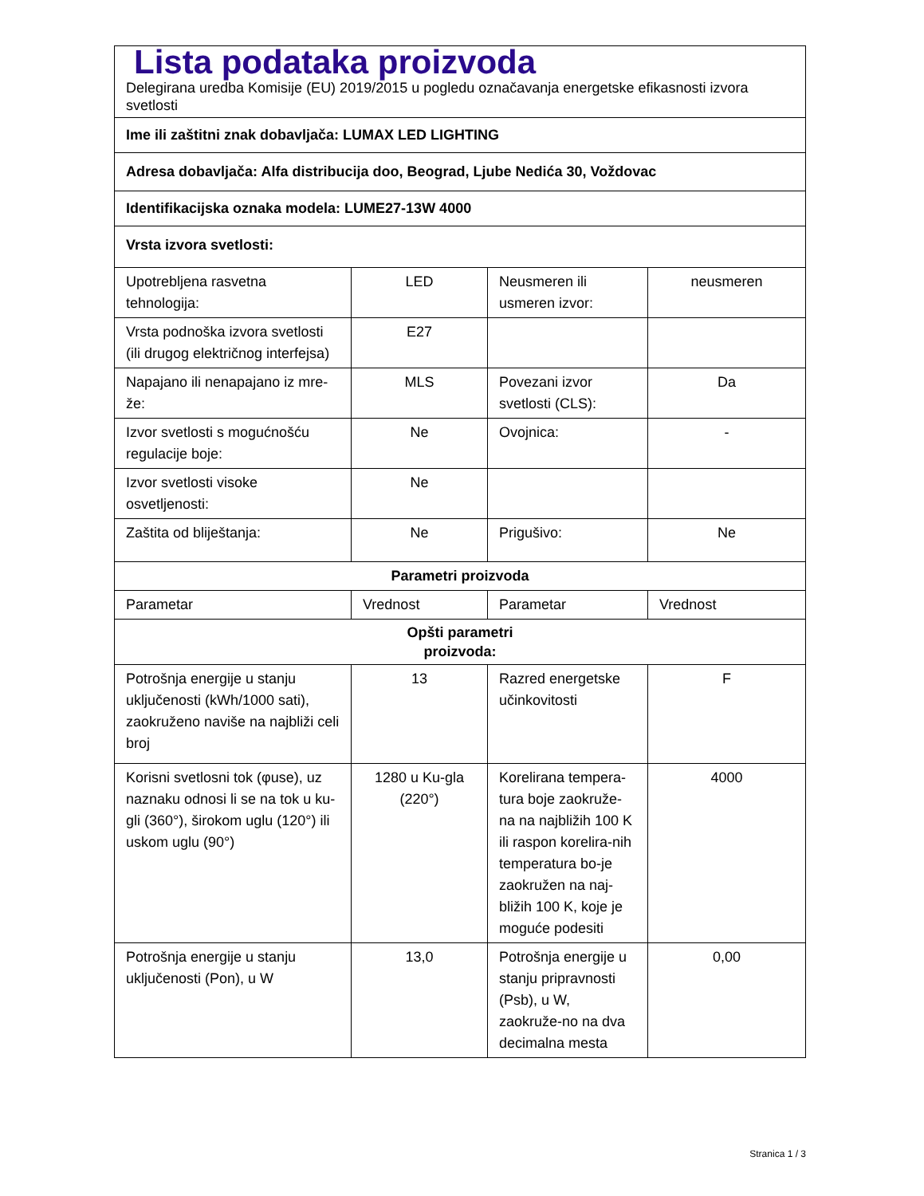| Lista podataka proizvoda | | | |
| Delegirana uredba Komisije (EU) 2019/2015 u pogledu označavanja energetske efikasnosti izvora svetlosti | | | |
| Ime ili zaštitni znak dobavljača: LUMAX LED LIGHTING | | | |
| Adresa dobavljača: Alfa distribucija doo, Beograd, Ljube Nedića 30, Voždovac | | | |
| Identifikacijska oznaka modela: LUME27-13W 4000 | | | |
| Vrsta izvora svetlosti: | | | |
| Upotrebljena rasvetna tehnologija: | LED | Neusmeren ili usmeren izvor: | neusmeren |
| Vrsta podnoška izvora svetlosti (ili drugog električnog interfejsa) | E27 | | |
| Napajano ili nenapajano iz mre-že: | MLS | Povezani izvor svetlosti (CLS): | Da |
| Izvor svetlosti s mogućnošću regulacije boje: | Ne | Ovojnica: | - |
| Izvor svetlosti visoke osvetljenosti: | Ne | | |
| Zaštita od bliještanja: | Ne | Prigušivo: | Ne |
| Parametri proizvoda | | | |
| Parametar | Vrednost | Parametar | Vrednost |
| Opšti parametri proizvoda: | | | |
| Potrošnja energije u stanju uključenosti (kWh/1000 sati), zaokruženo naviše na najbliži celi broj | 13 | Razred energetske učinkovitosti | F |
| Korisni svetlosni tok (φuse), uz naznaku odnosi li se na tok u ku-gli (360°), širokom uglu (120°) ili uskom uglu (90°) | 1280 u Ku-gla (220°) | Korelirana tempera-tura boje zaokruže-na na najbližih 100 K ili raspon korelira-nih temperatura bo-je zaokružen na naj-bližih 100 K, koje je moguće podesiti | 4000 |
| Potrošnja energije u stanju uključenosti (Pon), u W | 13,0 | Potrošnja energije u stanju pripravnosti (Psb), u W, zaokruže-no na dva decimalna mesta | 0,00 |
Stranica 1 / 3